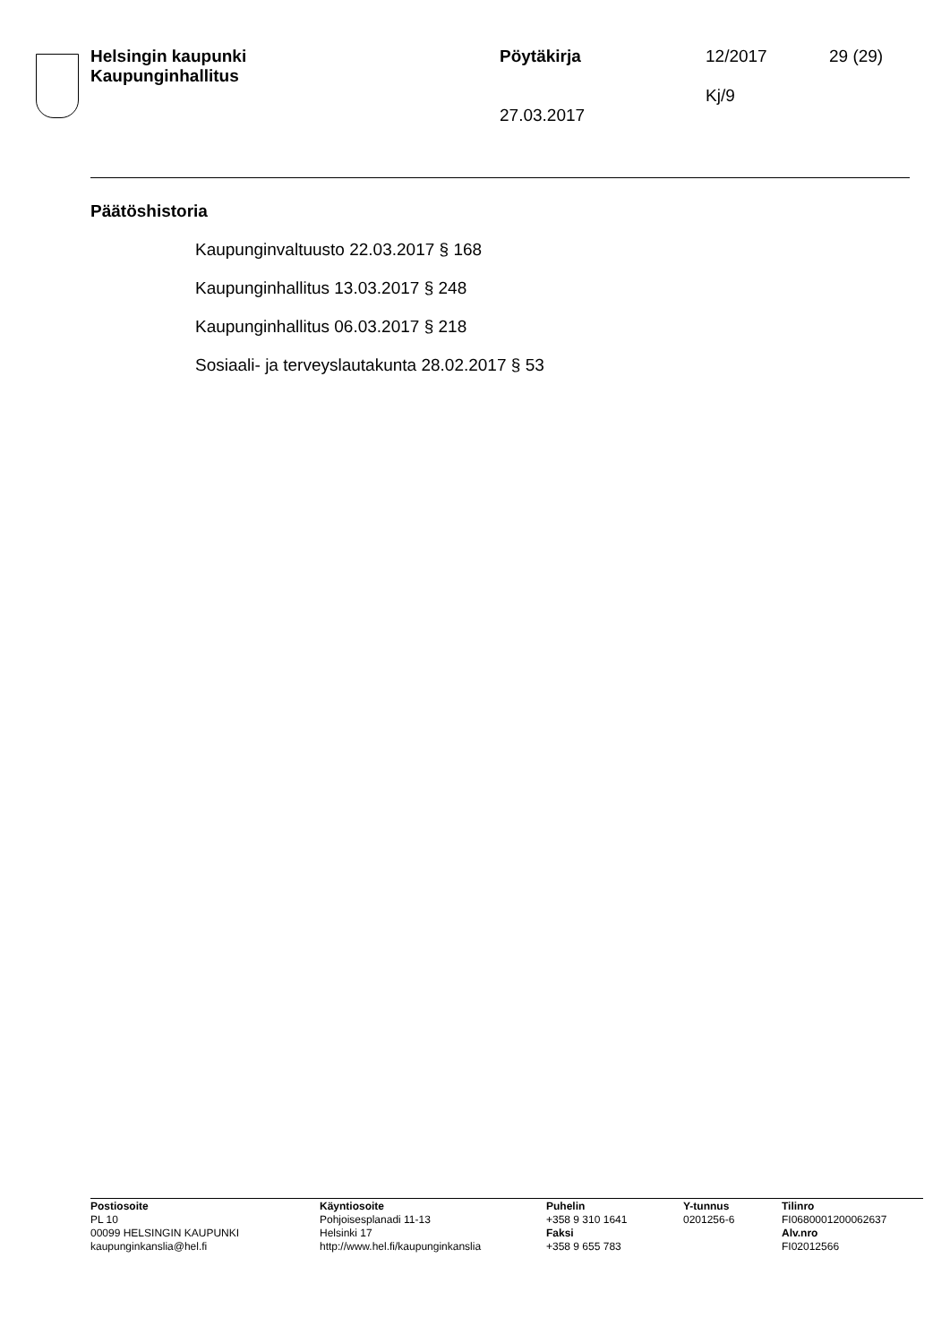Helsingin kaupunki
Kaupunginhallitus
Pöytäkirja
27.03.2017
12/2017
Kj/9
29 (29)
Päätöshistoria
Kaupunginvaltuusto 22.03.2017 § 168
Kaupunginhallitus 13.03.2017 § 248
Kaupunginhallitus 06.03.2017 § 218
Sosiaali- ja terveyslautakunta 28.02.2017 § 53
Postiosoite
PL 10
00099 HELSINGIN KAUPUNKI
kaupunginkanslia@hel.fi
Käyntiosoite
Pohjoisesplanadi 11-13
Helsinki 17
http://www.hel.fi/kaupunginkanslia
Puhelin
+358 9 310 1641
Faksi
+358 9 655 783
Y-tunnus
0201256-6
Tilinro
FI0680001200062637
Alv.nro
FI02012566